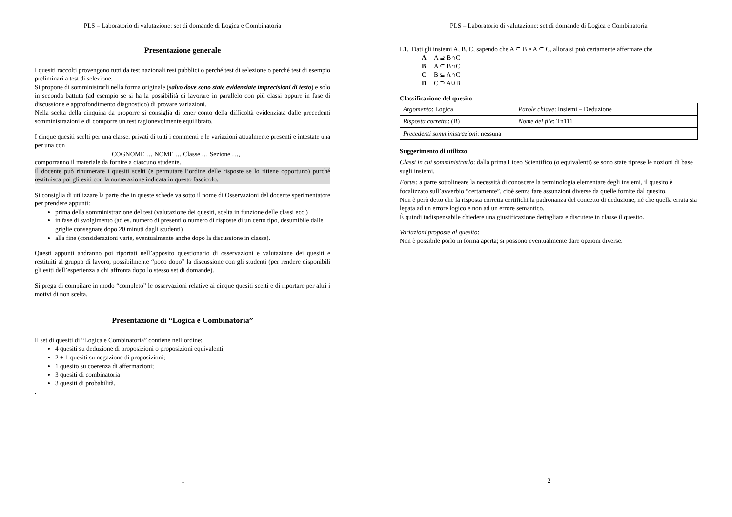PLS – Laboratorio di valutazione: set di domande di Logica e Combinatoria
Presentazione generale
I quesiti raccolti provengono tutti da test nazionali resi pubblici o perché test di selezione o perché test di esempio preliminari a test di selezione.
Si propone di somministrarli nella forma originale (salvo dove sono state evidenziate imprecisioni di testo) e solo in seconda battuta (ad esempio se si ha la possibilità di lavorare in parallelo con più classi oppure in fase di discussione e approfondimento diagnostico) di provare variazioni.
Nella scelta della cinquina da proporre si consiglia di tener conto della difficoltà evidenziata dalle precedenti somministrazioni e di comporre un test ragionevolmente equilibrato.
I cinque quesiti scelti per una classe, privati di tutti i commenti e le variazioni attualmente presenti e intestate una per una con
COGNOME … NOME … Classe … Sezione …,
comporranno il materiale da fornire a ciascuno studente.
Il docente può rinumerare i quesiti scelti (e permutare l’ordine delle risposte se lo ritiene opportuno) purché restituisca poi gli esiti con la numerazione indicata in questo fascicolo.
Si consiglia di utilizzare la parte che in queste schede va sotto il nome di Osservazioni del docente sperimentatore per prendere appunti:
prima della somministrazione del test (valutazione dei quesiti, scelta in funzione delle classi ecc.)
in fase di svolgimento (ad es. numero di presenti o numero di risposte di un certo tipo, desumibile dalle griglie consegnate dopo 20 minuti dagli studenti)
alla fine (considerazioni varie, eventualmente anche dopo la discussione in classe).
Questi appunti andranno poi riportati nell’apposito questionario di osservazioni e valutazione dei quesiti e restituiti al gruppo di lavoro, possibilmente “poco dopo” la discussione con gli studenti (per rendere disponibili gli esiti dell’esperienza a chi affronta dopo lo stesso set di domande).
Si prega di compilare in modo “completo” le osservazioni relative ai cinque quesiti scelti e di riportare per altri i motivi di non scelta.
Presentazione di “Logica e Combinatoria”
Il set di quesiti di “Logica e Combinatoria” contiene nell’ordine:
4 quesiti su deduzione di proposizioni o proposizioni equivalenti;
2 + 1 quesiti su negazione di proposizioni;
1 quesito su coerenza di affermazioni;
3 quesiti di combinatoria
3 quesiti di probabilità.
.
1
PLS – Laboratorio di valutazione: set di domande di Logica e Combinatoria
L1. Dati gli insiemi A, B, C, sapendo che A ⊆ B e A ⊆ C, allora si può certamente affermare che
A A ⊇ B∩C
B A ⊆ B∩C
C B ⊆ A∩C
D C ⊇ A∪B
Classificazione del quesito
| Argomento : Logica | Parole chiave : Insiemi – Deduzione |
| Risposta corretta : (B) | Nome del file : Tn111 |
| Precedenti somministrazioni : nessuna | |
Suggerimento di utilizzo
Classi in cui somministrarlo: dalla prima Liceo Scientifico (o equivalenti) se sono state riprese le nozioni di base sugli insiemi.
Focus: a parte sottolineare la necessità di conoscere la terminologia elementare degli insiemi, il quesito è focalizzato sull’avverbio “certamente”, cioè senza fare assunzioni diverse da quelle fornite dal quesito.
Non è però detto che la risposta corretta certifichi la padronanza del concetto di deduzione, né che quella errata sia legata ad un errore logico e non ad un errore semantico.
È quindi indispensabile chiedere una giustificazione dettagliata e discutere in classe il quesito.
Variazioni proposte al quesito:
Non è possibile porlo in forma aperta; si possono eventualmente dare opzioni diverse.
2